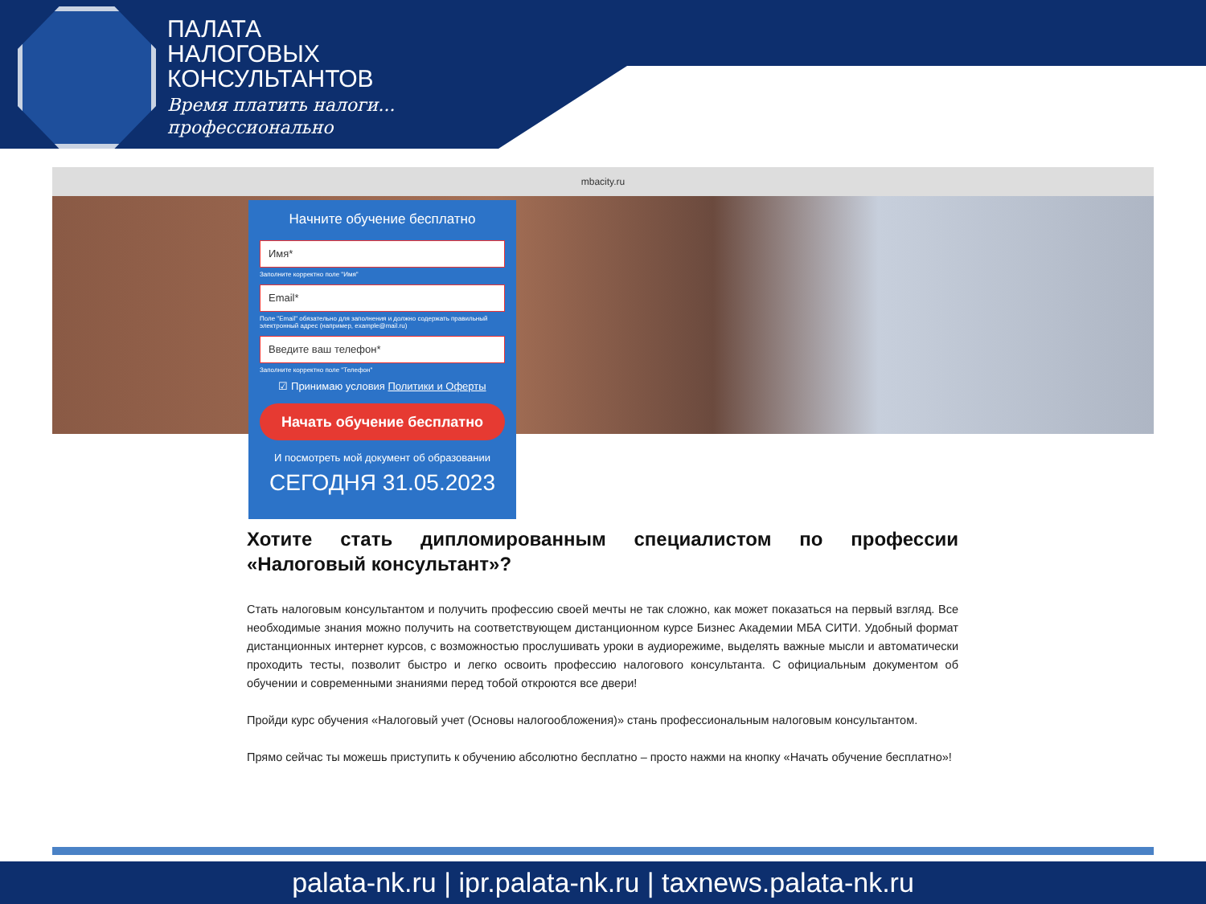ПАЛАТА
НАЛОГОВЫХ
КОНСУЛЬТАНТОВ
Время платить налоги...
профессионально
mbacity.ru
Начните обучение бесплатно
Имя*
Заполните корректно поле "Имя"
Email*
Поле "Email" обязательно для заполнения и должно содержать правильный электронный адрес (например, example@mail.ru)
Введите ваш телефон*
Заполните корректно поле "Телефон"
☑ Принимаю условия Политики и Оферты
Начать обучение бесплатно
И посмотреть мой документ об образовании
СЕГОДНЯ 31.05.2023
Хотите стать дипломированным специалистом по профессии «Налоговый консультант»?
Стать налоговым консультантом и получить профессию своей мечты не так сложно, как может показаться на первый взгляд. Все необходимые знания можно получить на соответствующем дистанционном курсе Бизнес Академии МБА СИТИ. Удобный формат дистанционных интернет курсов, с возможностью прослушивать уроки в аудиорежиме, выделять важные мысли и автоматически проходить тесты, позволит быстро и легко освоить профессию налогового консультанта. С официальным документом об обучении и современными знаниями перед тобой откроются все двери!
Пройди курс обучения «Налоговый учет (Основы налогообложения)» стань профессиональным налоговым консультантом.
Прямо сейчас ты можешь приступить к обучению абсолютно бесплатно – просто нажми на кнопку «Начать обучение бесплатно»!
palata-nk.ru | ipr.palata-nk.ru | taxnews.palata-nk.ru